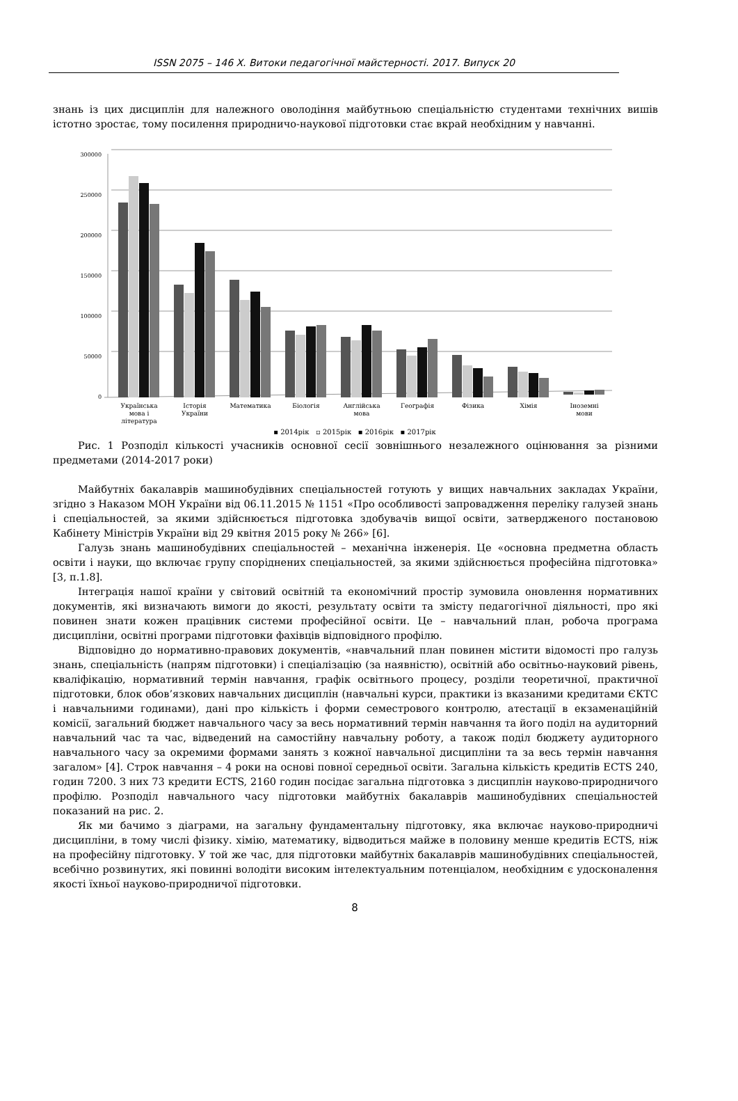ISSN 2075 – 146 Х. Витоки педагогічної майстерності. 2017. Випуск 20
знань із цих дисциплін для належного оволодіння майбутньою спеціальністю студентами технічних вишів істотно зростає, тому посилення природничо-наукової підготовки стає вкрай необхідним у навчанні.
300000
250000
200000
150000
100000
50000
0
Українська
мова і
література
Історія
України
Математика
Біологія
Англійська
мова
Географія
Фізика
Хімія
Іноземні
мови
▪ 2014рік ▫ 2015рік ▪ 2016рік ▪ 2017рік
Рис. 1 Розподіл кількості учасників основної сесії зовнішнього незалежного оцінювання за різними предметами (2014-2017 роки)
Майбутніх бакалаврів машинобудівних спеціальностей готують у вищих навчальних закладах України, згідно з Наказом МОН України від 06.11.2015 № 1151 «Про особливості запровадження переліку галузей знань і спеціальностей, за якими здійснюється підготовка здобувачів вищої освіти, затвердженого постановою Кабінету Міністрів України від 29 квітня 2015 року № 266» [6].
Галузь знань машинобудівних спеціальностей – механічна інженерія. Це «основна предметна область освіти і науки, що включає групу споріднених спеціальностей, за якими здійснюється професійна підготовка» [3, п.1.8].
Інтеграція нашої країни у світовий освітній та економічний простір зумовила оновлення нормативних документів, які визначають вимоги до якості, результату освіти та змісту педагогічної діяльності, про які повинен знати кожен працівник системи професійної освіти. Це – навчальний план, робоча програма дисципліни, освітні програми підготовки фахівців відповідного профілю.
Відповідно до нормативно-правових документів, «навчальний план повинен містити відомості про галузь знань, спеціальність (напрям підготовки) і спеціалізацію (за наявністю), освітній або освітньо-науковий рівень, кваліфікацію, нормативний термін навчання, графік освітнього процесу, розділи теоретичної, практичної підготовки, блок обов’язкових навчальних дисциплін (навчальні курси, практики із вказаними кредитами ЄКТС і навчальними годинами), дані про кількість і форми семестрового контролю, атестації в екзаменаційній комісії, загальний бюджет навчального часу за весь нормативний термін навчання та його поділ на аудиторний навчальний час та час, відведений на самостійну навчальну роботу, а також поділ бюджету аудиторного навчального часу за окремими формами занять з кожної навчальної дисципліни та за весь термін навчання загалом» [4]. Строк навчання – 4 роки на основі повної середньої освіти. Загальна кількість кредитів ECTS 240, годин 7200. З них 73 кредити ECTS, 2160 годин посідає загальна підготовка з дисциплін науково-природничого профілю. Розподіл навчального часу підготовки майбутніх бакалаврів машинобудівних спеціальностей показаний на рис. 2.
Як ми бачимо з діаграми, на загальну фундаментальну підготовку, яка включає науково-природничі дисципліни, в тому числі фізику. хімію, математику, відводиться майже в половину менше кредитів ECTS, ніж на професійну підготовку. У той же час, для підготовки майбутніх бакалаврів машинобудівних спеціальностей, всебічно розвинутих, які повинні володіти високим інтелектуальним потенціалом, необхідним є удосконалення якості їхньої науково-природничої підготовки.
8